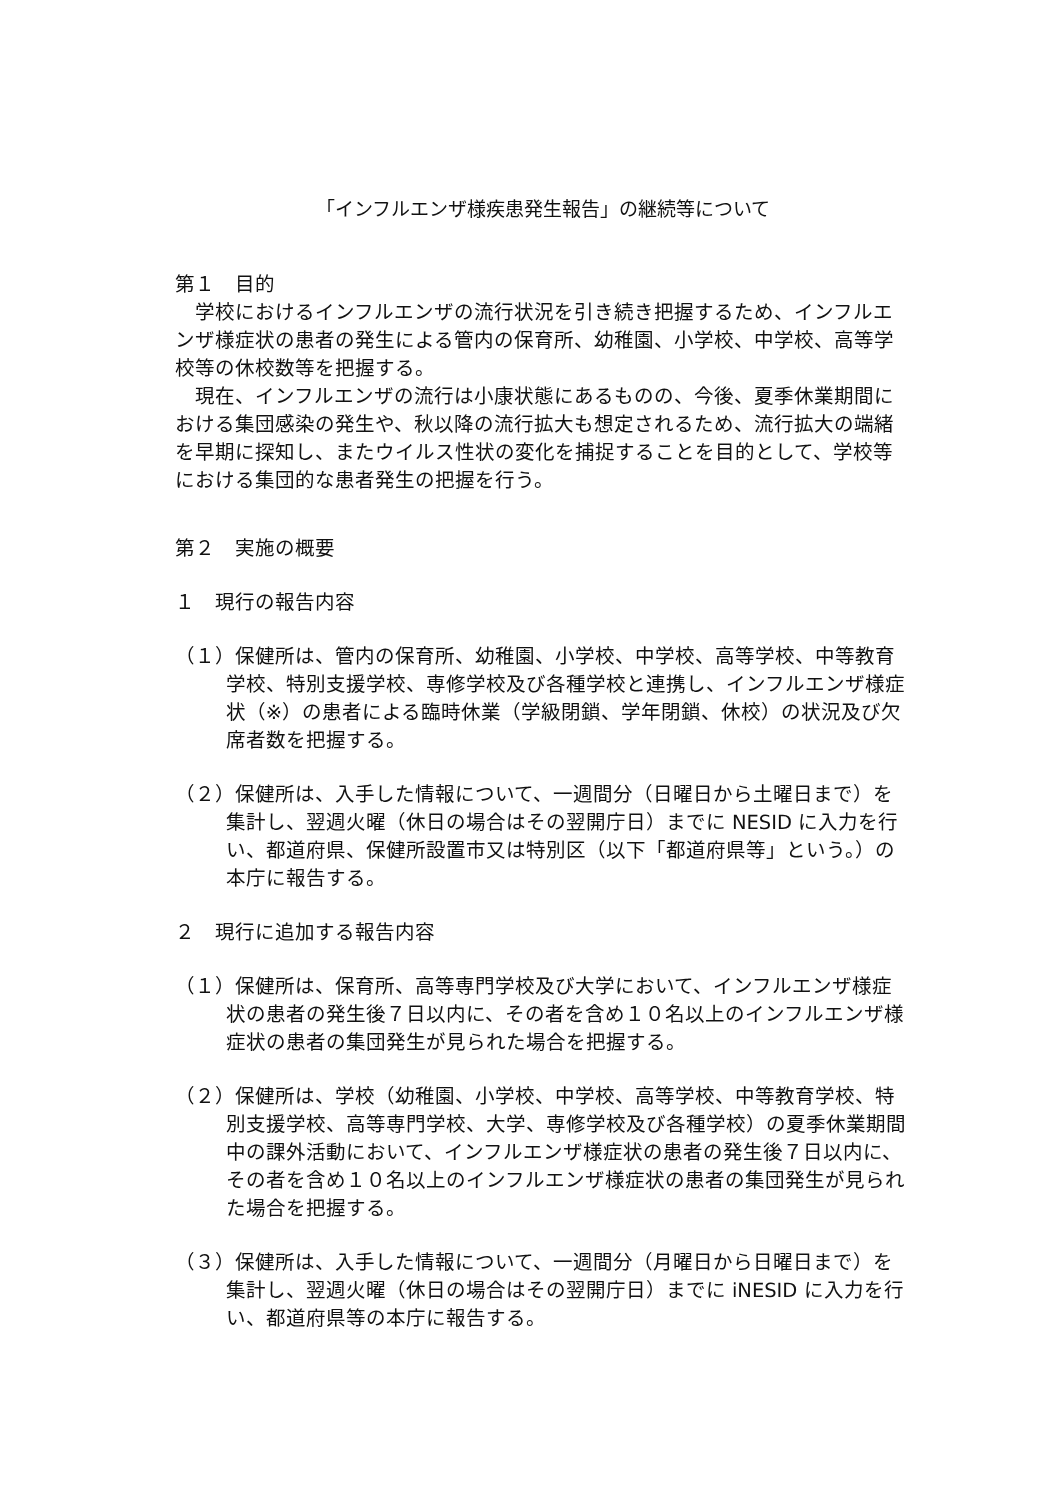「インフルエンザ様疾患発生報告」の継続等について
第１　目的
学校におけるインフルエンザの流行状況を引き続き把握するため、インフルエンザ様症状の患者の発生による管内の保育所、幼稚園、小学校、中学校、高等学校等の休校数等を把握する。
現在、インフルエンザの流行は小康状態にあるものの、今後、夏季休業期間における集団感染の発生や、秋以降の流行拡大も想定されるため、流行拡大の端緒を早期に探知し、またウイルス性状の変化を捕捉することを目的として、学校等における集団的な患者発生の把握を行う。
第２　実施の概要
１　現行の報告内容
（１）保健所は、管内の保育所、幼稚園、小学校、中学校、高等学校、中等教育学校、特別支援学校、専修学校及び各種学校と連携し、インフルエンザ様症状（※）の患者による臨時休業（学級閉鎖、学年閉鎖、休校）の状況及び欠席者数を把握する。
（２）保健所は、入手した情報について、一週間分（日曜日から土曜日まで）を集計し、翌週火曜（休日の場合はその翌開庁日）までに NESID に入力を行い、都道府県、保健所設置市又は特別区（以下「都道府県等」という。）の本庁に報告する。
２　現行に追加する報告内容
（１）保健所は、保育所、高等専門学校及び大学において、インフルエンザ様症状の患者の発生後７日以内に、その者を含め１０名以上のインフルエンザ様症状の患者の集団発生が見られた場合を把握する。
（２）保健所は、学校（幼稚園、小学校、中学校、高等学校、中等教育学校、特別支援学校、高等専門学校、大学、専修学校及び各種学校）の夏季休業期間中の課外活動において、インフルエンザ様症状の患者の発生後７日以内に、その者を含め１０名以上のインフルエンザ様症状の患者の集団発生が見られた場合を把握する。
（３）保健所は、入手した情報について、一週間分（月曜日から日曜日まで）を集計し、翌週火曜（休日の場合はその翌開庁日）までに iNESID に入力を行い、都道府県等の本庁に報告する。